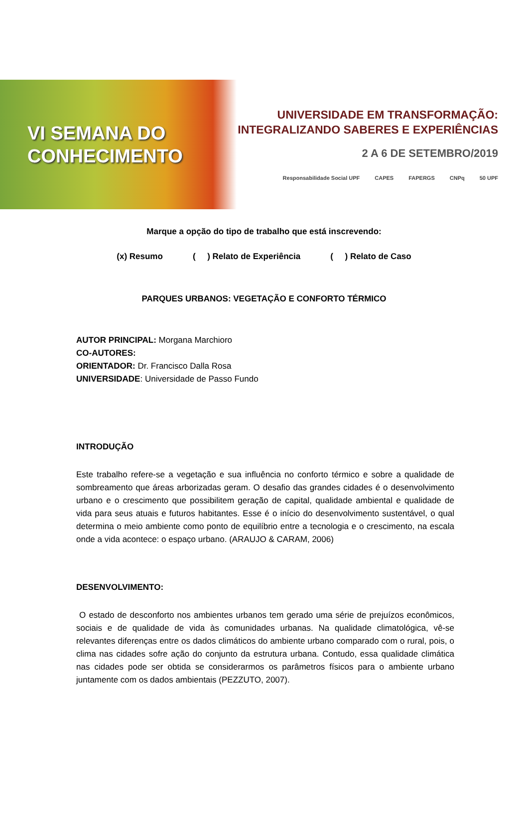VI SEMANA DO
CONHECIMENTO
UNIVERSIDADE EM TRANSFORMAÇÃO:
INTEGRALIZANDO SABERES E EXPERIÊNCIAS
2 A 6 DE SETEMBRO/2019
Responsabilidade Social UPF CAPES FAPERGS CNPq 50 UPF
Marque a opção do tipo de trabalho que está inscrevendo:
(x) Resumo ( ) Relato de Experiência ( ) Relato de Caso
PARQUES URBANOS: VEGETAÇÃO E CONFORTO TÉRMICO
AUTOR PRINCIPAL: Morgana Marchioro
CO-AUTORES:
ORIENTADOR: Dr. Francisco Dalla Rosa
UNIVERSIDADE: Universidade de Passo Fundo
INTRODUÇÃO
Este trabalho refere-se a vegetação e sua influência no conforto térmico e sobre a qualidade de sombreamento que áreas arborizadas geram. O desafio das grandes cidades é o desenvolvimento urbano e o crescimento que possibilitem geração de capital, qualidade ambiental e qualidade de vida para seus atuais e futuros habitantes. Esse é o início do desenvolvimento sustentável, o qual determina o meio ambiente como ponto de equilíbrio entre a tecnologia e o crescimento, na escala onde a vida acontece: o espaço urbano. (ARAUJO & CARAM, 2006)
DESENVOLVIMENTO:
O estado de desconforto nos ambientes urbanos tem gerado uma série de prejuízos econômicos, sociais e de qualidade de vida às comunidades urbanas. Na qualidade climatológica, vê-se relevantes diferenças entre os dados climáticos do ambiente urbano comparado com o rural, pois, o clima nas cidades sofre ação do conjunto da estrutura urbana. Contudo, essa qualidade climática nas cidades pode ser obtida se considerarmos os parâmetros físicos para o ambiente urbano juntamente com os dados ambientais (PEZZUTO, 2007).